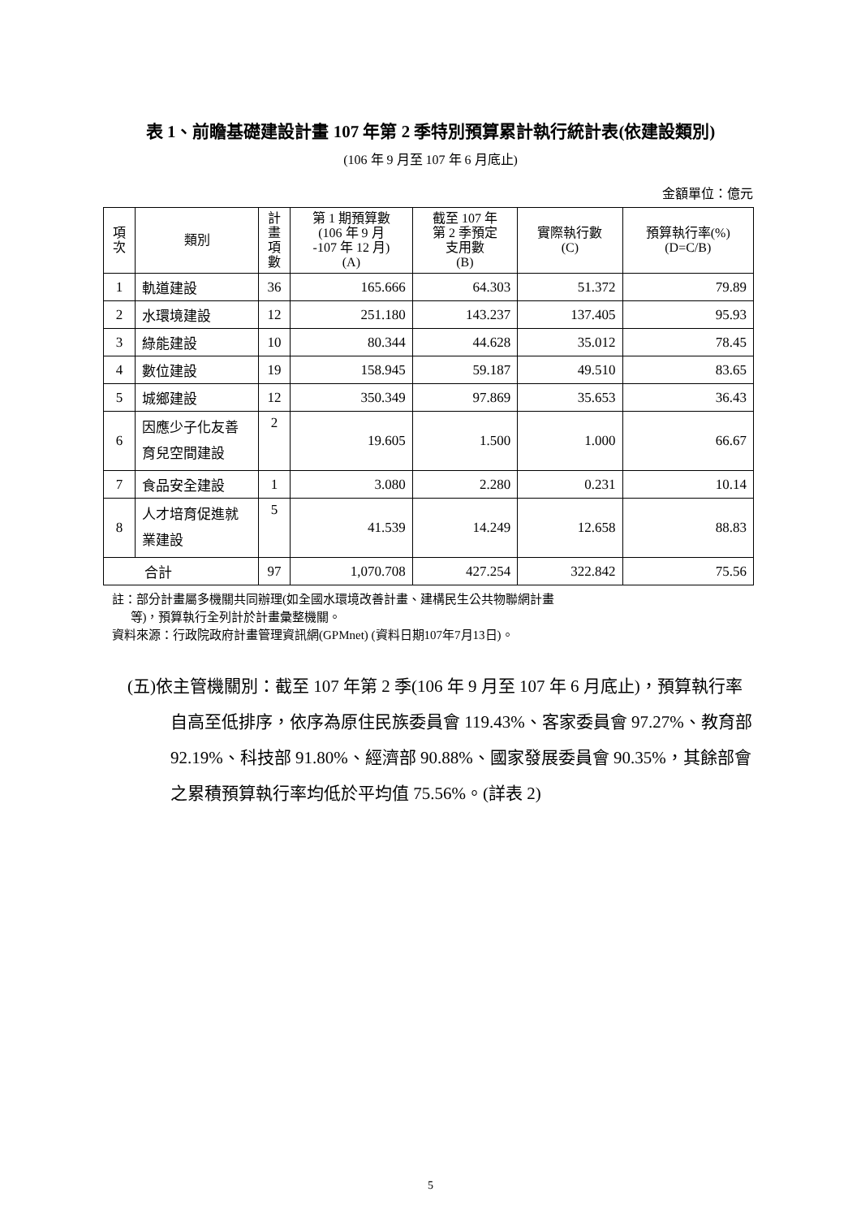表 1、前瞻基礎建設計畫 107 年第 2 季特別預算累計執行統計表(依建設類別)
(106 年 9 月至 107 年 6 月底止)
金額單位：億元
| 項 次 | 類別 | 計 畫 項 數 | 第 1 期預算數 (106 年 9 月 -107 年 12 月) (A) | 截至 107 年 第 2 季預定 支用數 (B) | 實際執行數 (C) | 預算執行率(%) (D=C/B) |
| --- | --- | --- | --- | --- | --- | --- |
| 1 | 軌道建設 | 36 | 165.666 | 64.303 | 51.372 | 79.89 |
| 2 | 水環境建設 | 12 | 251.180 | 143.237 | 137.405 | 95.93 |
| 3 | 綠能建設 | 10 | 80.344 | 44.628 | 35.012 | 78.45 |
| 4 | 數位建設 | 19 | 158.945 | 59.187 | 49.510 | 83.65 |
| 5 | 城鄉建設 | 12 | 350.349 | 97.869 | 35.653 | 36.43 |
| 6 | 因應少子化友善育兒空間建設 | 2 | 19.605 | 1.500 | 1.000 | 66.67 |
| 7 | 食品安全建設 | 1 | 3.080 | 2.280 | 0.231 | 10.14 |
| 8 | 人才培育促進就業建設 | 5 | 41.539 | 14.249 | 12.658 | 88.83 |
| 合計 | | 97 | 1,070.708 | 427.254 | 322.842 | 75.56 |
註：部分計畫屬多機關共同辦理(如全國水環境改善計畫、建構民生公共物聯網計畫
等)，預算執行全列計於計畫彙整機關。
資料來源：行政院政府計畫管理資訊網(GPMnet) (資料日期107年7月13日)。
(五)依主管機關別：截至 107 年第 2 季(106 年 9 月至 107 年 6 月底止)，預算執行率自高至低排序，依序為原住民族委員會 119.43%、客家委員會 97.27%、教育部 92.19%、科技部 91.80%、經濟部 90.88%、國家發展委員會 90.35%，其餘部會之累積預算執行率均低於平均值 75.56%。(詳表 2)
5